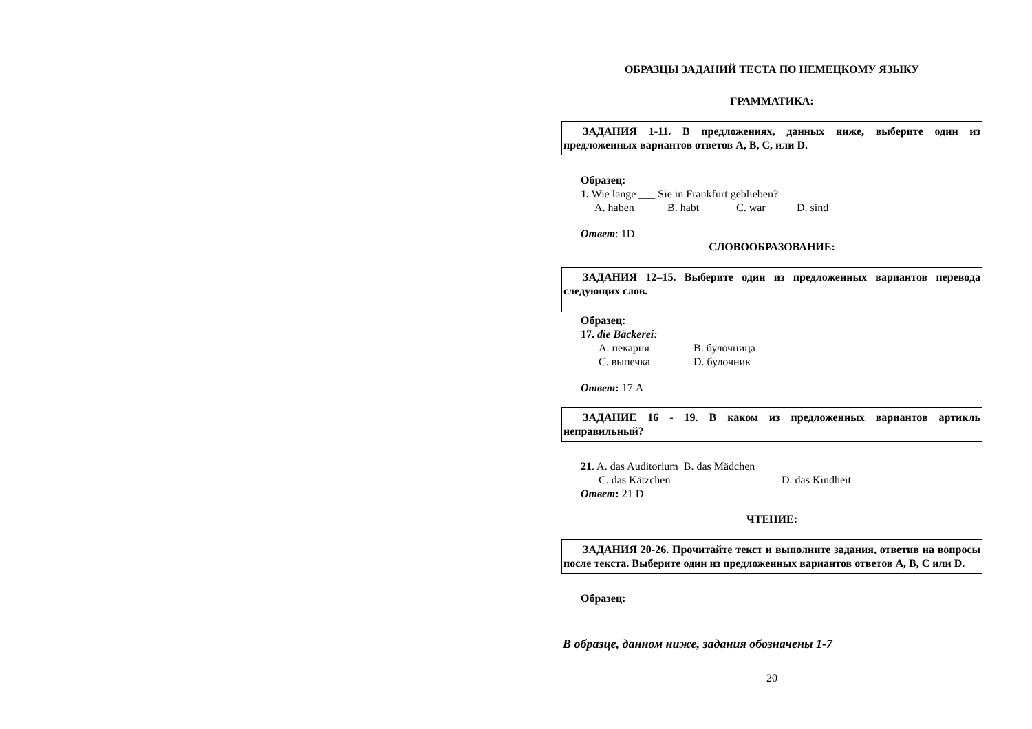ОБРАЗЦЫ ЗАДАНИЙ ТЕСТА ПО НЕМЕЦКОМУ ЯЗЫКУ
ГРАММАТИКА:
ЗАДАНИЯ 1-11. В предложениях, данных ниже, выберите один из предложенных вариантов ответов A, B, C, или D.
Образец:
1. Wie lange ___ Sie in Frankfurt geblieben?
A. haben B. habt C. war D. sind
Ответ: 1D
СЛОВООБРАЗОВАНИЕ:
ЗАДАНИЯ 12–15. Выберите один из предложенных вариантов перевода следующих слов.
Образец:
17. die Bäckerei:
A. пекарня B. булочница
C. выпечка D. булочник
Ответ: 17 A
ЗАДАНИЕ 16 - 19. В каком из предложенных вариантов артикль неправильный?
21. A. das Auditorium B. das Mädchen
C. das Kätzchen D. das Kindheit
Ответ: 21 D
ЧТЕНИЕ:
ЗАДАНИЯ 20-26. Прочитайте текст и выполните задания, ответив на вопросы после текста. Выберите один из предложенных вариантов ответов A, B, C или D.
Образец:
В образце, данном ниже, задания обозначены 1-7
20